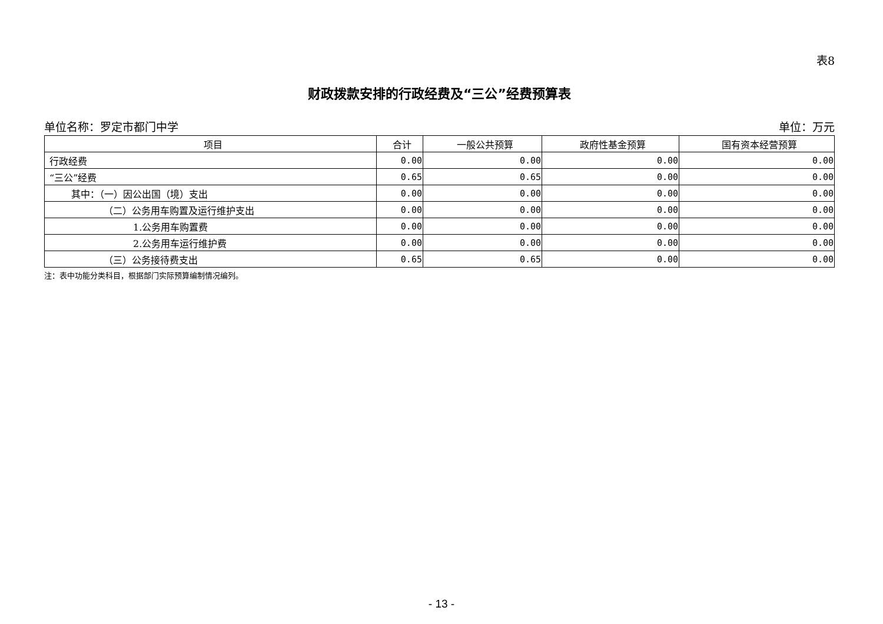表8
财政拨款安排的行政经费及“三公”经费预算表
单位名称：罗定市都门中学 单位：万元
| 项目 | 合计 | 一般公共预算 | 政府性基金预算 | 国有资本经营预算 |
| --- | --- | --- | --- | --- |
| 行政经费 | 0.00 | 0.00 | 0.00 | 0.00 |
| “三公”经费 | 0.65 | 0.65 | 0.00 | 0.00 |
| 其中：（一）因公出国（境）支出 | 0.00 | 0.00 | 0.00 | 0.00 |
| （二）公务用车购置及运行维护支出 | 0.00 | 0.00 | 0.00 | 0.00 |
| 1.公务用车购置费 | 0.00 | 0.00 | 0.00 | 0.00 |
| 2.公务用车运行维护费 | 0.00 | 0.00 | 0.00 | 0.00 |
| （三）公务接待费支出 | 0.65 | 0.65 | 0.00 | 0.00 |
注：表中功能分类科目，根据部门实际预算编制情况编列。
- 13 -